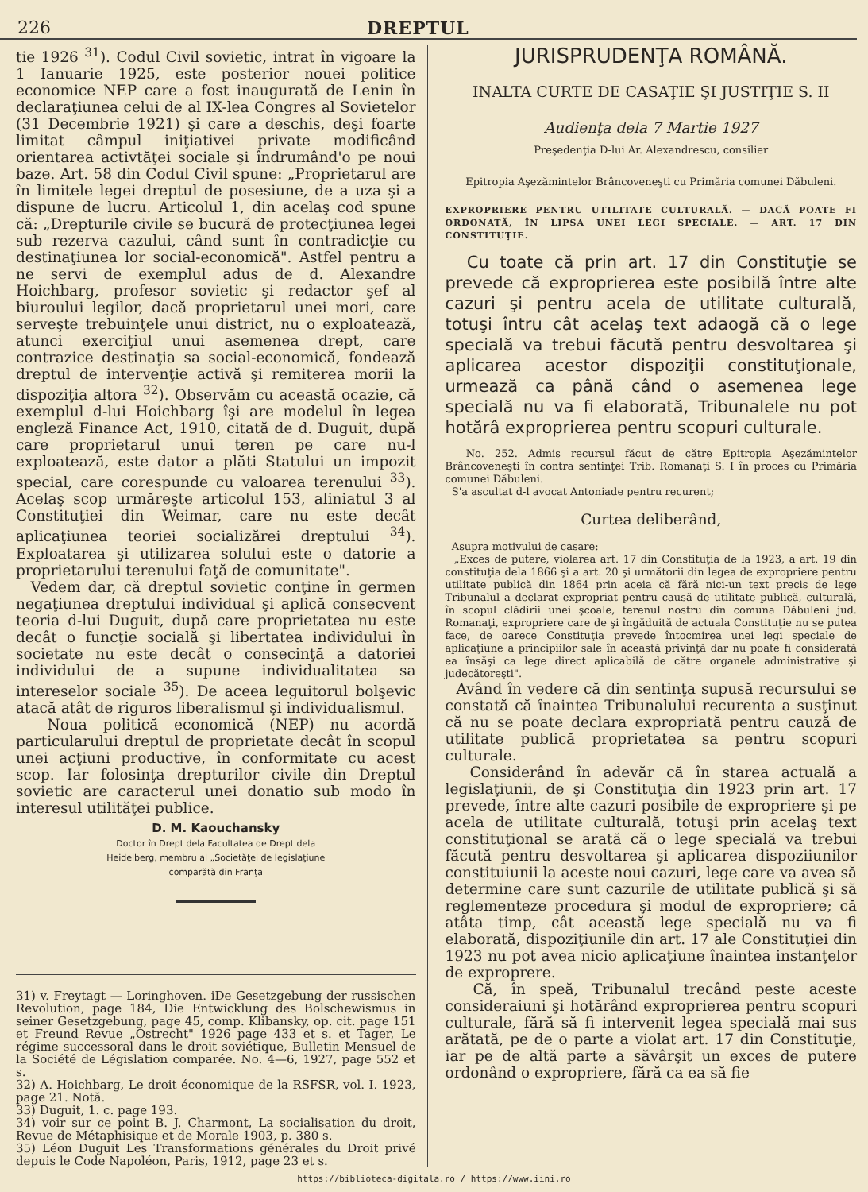226 DREPTUL
tie 1926 <sup>31</sup>). Codul Civil sovietic, intrat în vigoare la 1 Ianuarie 1925, este posterior nouei politice economice NEP care a fost inaugurată de Lenin în declaraţiunea celui de al IX-lea Congres al Sovietelor (31 Decembrie 1921) şi care a deschis, deşi foarte limitat câmpul iniţiativei private modificând orientarea activtăţei sociale şi îndrumând'o pe noui baze. Art. 58 din Codul Civil spune: „Proprietarul are în limitele legei dreptul de posesiune, de a uza şi a dispune de lucru. Articolul 1, din acelaş cod spune că: „Drepturile civile se bucură de protecţiunea legei sub rezerva cazului, când sunt în contradicţie cu destinaţiunea lor social-economică". Astfel pentru a ne servi de exemplul adus de d. Alexandre Hoichbarg, profesor sovietic şi redactor şef al biuroului legilor, dacă proprietarul unei mori, care serveşte trebuinţele unui district, nu o exploatează, atunci exerciţiul unui asemenea drept, care contrazice destinaţia sa social-economică, fondează dreptul de intervenţie activă şi remiterea morii la dispoziţia altora <sup>32</sup>). Observăm cu această ocazie, că exemplul d-lui Hoichbarg îşi are modelul în legea engleză Finance Act, 1910, citată de d. Duguit, după care proprietarul unui teren pe care nu-l exploatează, este dator a plăti Statului un impozit special, care corespunde cu valoarea terenului <sup>33</sup>). Acelaş scop urmăreşte articolul 153, aliniatul 3 al Constituţiei din Weimar, care nu este decât aplicaţiunea teoriei socializărei dreptului <sup>34</sup>). Exploatarea şi utilizarea solului este o datorie a proprietarului terenului faţă de comunitate".
Vedem dar, că dreptul sovietic conţine în germen negaţiunea dreptului individual şi aplică consecvent teoria d-lui Duguit, după care proprietatea nu este decât o funcţie socială şi libertatea individului în societate nu este decât o consecinţă a datoriei individului de a supune individualitatea sa intereselor sociale <sup>35</sup>). De aceea leguitorul bolşevic atacă atât de riguros liberalismul şi individualismul.
Noua politică economică (NEP) nu acordă particularului dreptul de proprietate decât în scopul unei acţiuni productive, în conformitate cu acest scop. Iar folosinţa drepturilor civile din Dreptul sovietic are caracterul unei donatio sub modo în interesul utilităţei publice.
D. M. Kaouchansky
Doctor în Drept dela Facultatea de Drept dela
Heidelberg, membru al „Societăţei de legislaţiune
comparătă din Franţa
31) v. Freytagt — Loringhoven. iDe Gesetzgebung der russischen Revolution, page 184, Die Entwicklung des Bolschewismus in seiner Gesetzgebung, page 45, comp. Klibansky, op. cit. page 151 et Freund Revue „Ostrecht" 1926 page 433 et s. et Tager, Le régime successoral dans le droit soviétique, Bulletin Mensuel de la Société de Législation comparée. No. 4—6, 1927, page 552 et s.
32) A. Hoichbarg, Le droit économique de la RSFSR, vol. I. 1923, page 21. Notă.
33) Duguit, 1. c. page 193.
34) voir sur ce point B. J. Charmont, La socialisation du droit, Revue de Métaphisique et de Morale 1903, p. 380 s.
35) Léon Duguit Les Transformations générales du Droit privé depuis le Code Napoléon, Paris, 1912, page 23 et s.
JURISPRUDENŢA ROMÂNĂ.
INALTA CURTE DE CASAŢIE ŞI JUSTIŢIE S. II
Audienţa dela 7 Martie 1927
Preşedenţia D-lui Ar. Alexandrescu, consilier
Epitropia Aşezămintelor Brâncoveneşti cu Primăria comunei Dăbuleni.
EXPROPRIERE PENTRU UTILITATE CULTURALĂ. — DACĂ POATE FI ORDONATĂ, ÎN LIPSA UNEI LEGI SPECIALE. — ART. 17 DIN CONSTITUŢIE.
Cu toate că prin art. 17 din Constituţie se prevede că exproprierea este posibilă între alte cazuri şi pentru acela de utilitate culturală, totuşi întru cât acelaş text adaogă că o lege specială va trebui făcută pentru desvoltarea şi aplicarea acestor dispoziţii constituţionale, urmează ca până când o asemenea lege specială nu va fi elaborată, Tribunalele nu pot hotărâ exproprierea pentru scopuri culturale.
No. 252. Admis recursul făcut de către Epitropia Aşezămintelor Brâncoveneşti în contra sentinţei Trib. Romanaţi S. I în proces cu Primăria comunei Dăbuleni.
S'a ascultat d-l avocat Antoniade pentru recurent;
Curtea deliberând,
Asupra motivului de casare:
„Exces de putere, violarea art. 17 din Constituţia de la 1923, a art. 19 din constituţia dela 1866 şi a art. 20 şi următorii din legea de expropriere pentru utilitate publică din 1864 prin aceia că fără nici-un text precis de lege Tribunalul a declarat expropriat pentru causă de utilitate publică, culturală, în scopul clădirii unei şcoale, terenul nostru din comuna Dăbuleni jud. Romanaţi, expropriere care de şi îngăduită de actuala Constituţie nu se putea face, de oarece Constituţia prevede întocmirea unei legi speciale de aplicaţiune a principiilor sale în această privinţă dar nu poate fi considerată ea însăşi ca lege direct aplicabilă de către organele administrative şi judecătoreşti".
Având în vedere că din sentinţa supusă recursului se constată că înaintea Tribunalului recurenta a susţinut că nu se poate declara expropriată pentru cauză de utilitate publică proprietatea sa pentru scopuri culturale.
Considerând în adevăr că în starea actuală a legislaţiunii, de şi Constituţia din 1923 prin art. 17 prevede, între alte cazuri posibile de expropriere şi pe acela de utilitate culturală, totuşi prin acelaş text constituţional se arată că o lege specială va trebui făcută pentru desvoltarea şi aplicarea dispoziiunilor constituiunii la aceste noui cazuri, lege care va avea să determine care sunt cazurile de utilitate publică şi să reglementeze procedura şi modul de expropriere; că atâta timp, cât această lege specială nu va fi elaborată, dispoziţiunile din art. 17 ale Constituţiei din 1923 nu pot avea nicio aplicaţiune înaintea instanţelor de exproprere.
Că, în speă, Tribunalul trecând peste aceste consideraiuni şi hotărând exproprierea pentru scopuri culturale, fără să fi intervenit legea specială mai sus arătată, pe de o parte a violat art. 17 din Constituţie, iar pe de altă parte a săvârşit un exces de putere ordonând o expropriere, fără ca ea să fie
https://biblioteca-digitala.ro / https://www.iini.ro